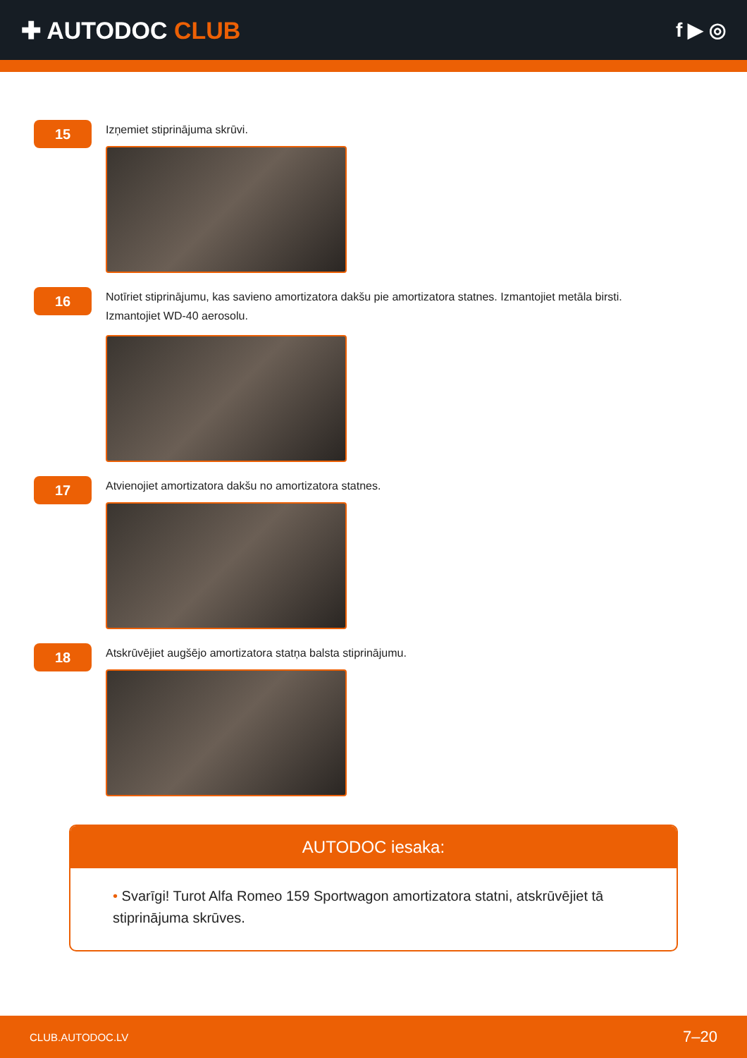✚ AUTODOC CLUB
f ▶ ◎
15
Izņemiet stiprinājuma skrūvi.
16
Notīriet stiprinājumu, kas savieno amortizatora dakšu pie amortizatora statnes. Izmantojiet metāla birsti. Izmantojiet WD-40 aerosolu.
17
Atvienojiet amortizatora dakšu no amortizatora statnes.
18
Atskrūvējiet augšējo amortizatora statņa balsta stiprinājumu.
AUTODOC iesaka:
• Svarīgi! Turot Alfa Romeo 159 Sportwagon amortizatora statni, atskrūvējiet tā stiprinājuma skrūves.
CLUB.AUTODOC.LV 7–20